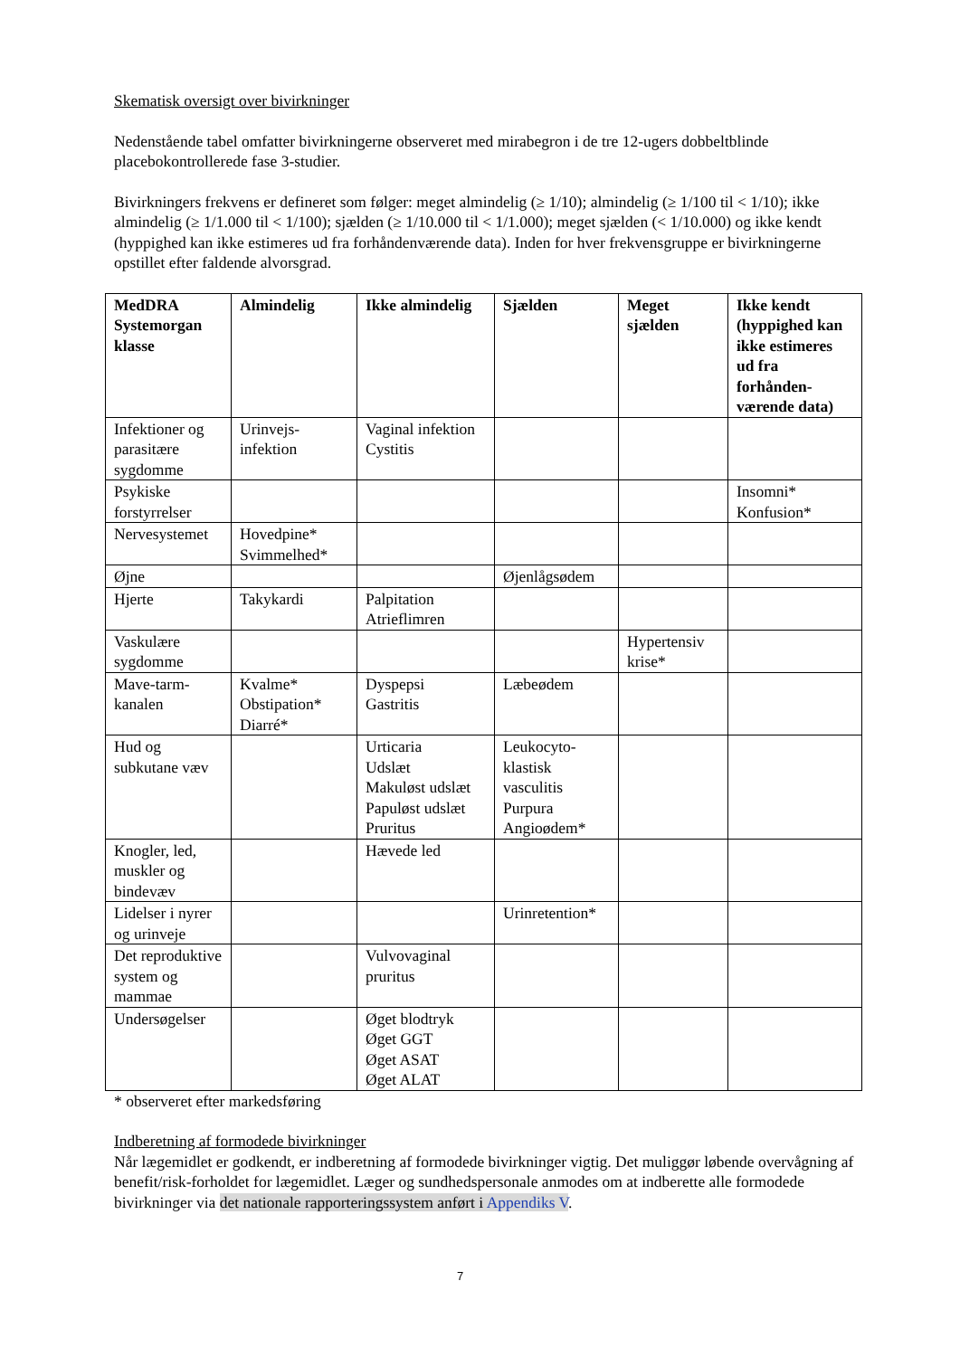Skematisk oversigt over bivirkninger
Nedenstående tabel omfatter bivirkningerne observeret med mirabegron i de tre 12-ugers dobbeltblinde placebokontrollerede fase 3-studier.
Bivirkningers frekvens er defineret som følger: meget almindelig (≥ 1/10); almindelig (≥ 1/100 til < 1/10); ikke almindelig (≥ 1/1.000 til < 1/100); sjælden (≥ 1/10.000 til < 1/1.000); meget sjælden (< 1/10.000) og ikke kendt (hyppighed kan ikke estimeres ud fra forhåndenværende data). Inden for hver frekvensgruppe er bivirkningerne opstillet efter faldende alvorsgrad.
| MedDRA Systemorgan klasse | Almindelig | Ikke almindelig | Sjælden | Meget sjælden | Ikke kendt (hyppighed kan ikke estimeres ud fra forhånden-værende data) |
| --- | --- | --- | --- | --- | --- |
| Infektioner og parasitære sygdomme | Urinvejs-infektion | Vaginal infektion Cystitis | | | |
| Psykiske forstyrrelser | | | | | Insomni* Konfusion* |
| Nervesystemet | Hovedpine* Svimmelhed* | | | | |
| Øjne | | | Øjenlågsødem | | |
| Hjerte | Takykardi | Palpitation Atrieflimren | | | |
| Vaskulære sygdomme | | | | Hypertensiv krise* | |
| Mave-tarm-kanalen | Kvalme* Obstipation* Diarré* | Dyspepsi Gastritis | Læbeødem | | |
| Hud og subkutane væv | | Urticaria Udslæt Makuløst udslæt Papuløst udslæt Pruritus | Leukocyto-klastisk vasculitis Purpura Angioødem* | | |
| Knogler, led, muskler og bindevæv | | Hævede led | | | |
| Lidelser i nyrer og urinveje | | | Urinretention* | | |
| Det reproduktive system og mammae | | Vulvovaginal pruritus | | | |
| Undersøgelser | | Øget blodtryk Øget GGT Øget ASAT Øget ALAT | | | |
* observeret efter markedsføring
Indberetning af formodede bivirkninger
Når lægemidlet er godkendt, er indberetning af formodede bivirkninger vigtig. Det muliggør løbende overvågning af benefit/risk-forholdet for lægemidlet. Læger og sundhedspersonale anmodes om at indberette alle formodede bivirkninger via det nationale rapporteringssystem anført i Appendiks V.
7